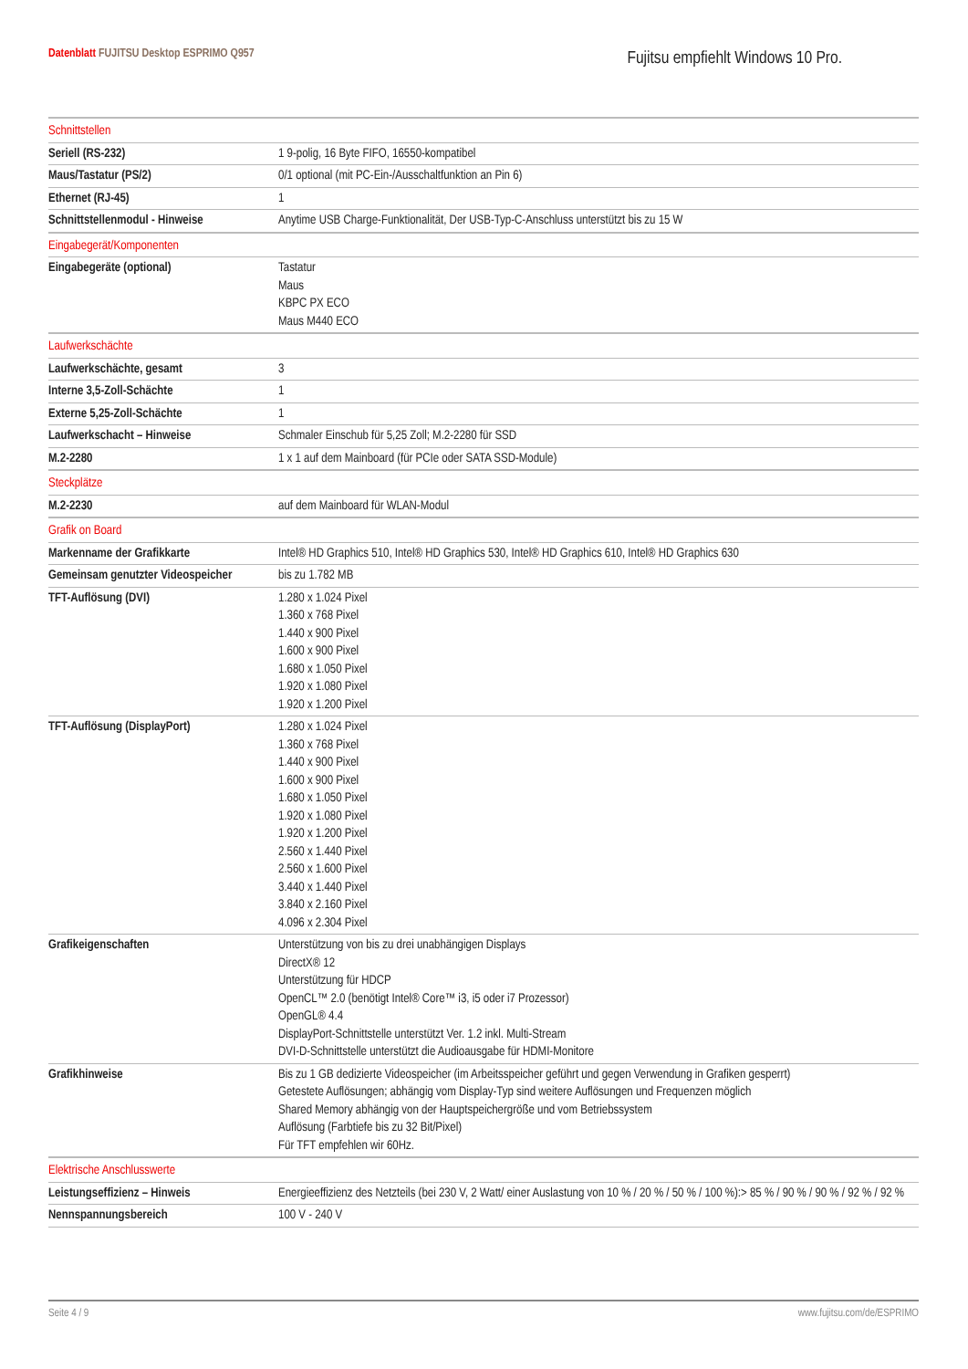Datenblatt FUJITSU Desktop ESPRIMO Q957
Fujitsu empfiehlt Windows 10 Pro.
| Schnittstellen | |
| Seriell (RS-232) | 1 9-polig, 16 Byte FIFO, 16550-kompatibel |
| Maus/Tastatur (PS/2) | 0/1 optional (mit PC-Ein-/Ausschaltfunktion an Pin 6) |
| Ethernet (RJ-45) | 1 |
| Schnittstellenmodul - Hinweise | Anytime USB Charge-Funktionalität, Der USB-Typ-C-Anschluss unterstützt bis zu 15 W |
| Eingabegerät/Komponenten | |
| Eingabegeräte (optional) | Tastatur Maus KBPC PX ECO Maus M440 ECO |
| Laufwerkschächte | |
| Laufwerkschächte, gesamt | 3 |
| Interne 3,5-Zoll-Schächte | 1 |
| Externe 5,25-Zoll-Schächte | 1 |
| Laufwerkschacht – Hinweise | Schmaler Einschub für 5,25 Zoll; M.2-2280 für SSD |
| M.2-2280 | 1 x 1 auf dem Mainboard (für PCIe oder SATA SSD-Module) |
| Steckplätze | |
| M.2-2230 | auf dem Mainboard für WLAN-Modul |
| Grafik on Board | |
| Markenname der Grafikkarte | Intel® HD Graphics 510, Intel® HD Graphics 530, Intel® HD Graphics 610, Intel® HD Graphics 630 |
| Gemeinsam genutzter Videospeicher | bis zu 1.782 MB |
| TFT-Auflösung (DVI) | 1.280 x 1.024 Pixel 1.360 x 768 Pixel 1.440 x 900 Pixel 1.600 x 900 Pixel 1.680 x 1.050 Pixel 1.920 x 1.080 Pixel 1.920 x 1.200 Pixel |
| TFT-Auflösung (DisplayPort) | 1.280 x 1.024 Pixel 1.360 x 768 Pixel 1.440 x 900 Pixel 1.600 x 900 Pixel 1.680 x 1.050 Pixel 1.920 x 1.080 Pixel 1.920 x 1.200 Pixel 2.560 x 1.440 Pixel 2.560 x 1.600 Pixel 3.440 x 1.440 Pixel 3.840 x 2.160 Pixel 4.096 x 2.304 Pixel |
| Grafikeigenschaften | Unterstützung von bis zu drei unabhängigen Displays DirectX® 12 Unterstützung für HDCP OpenCL™ 2.0 (benötigt Intel® Core™ i3, i5 oder i7 Prozessor) OpenGL® 4.4 DisplayPort-Schnittstelle unterstützt Ver. 1.2 inkl. Multi-Stream DVI-D-Schnittstelle unterstützt die Audioausgabe für HDMI-Monitore |
| Grafikhinweise | Bis zu 1 GB dedizierte Videospeicher (im Arbeitsspeicher geführt und gegen Verwendung in Grafiken gesperrt) Getestete Auflösungen; abhängig vom Display-Typ sind weitere Auflösungen und Frequenzen möglich Shared Memory abhängig von der Hauptspeichergröße und vom Betriebssystem Auflösung (Farbtiefe bis zu 32 Bit/Pixel) Für TFT empfehlen wir 60Hz. |
| Elektrische Anschlusswerte | |
| Leistungseffizienz – Hinweis | Energieeffizienz des Netzteils (bei 230 V, 2 Watt/ einer Auslastung von 10 % / 20 % / 50 % / 100 %):> 85 % / 90 % / 90 % / 92 % / 92 % |
| Nennspannungsbereich | 100 V - 240 V |
Seite 4 / 9 www.fujitsu.com/de/ESPRIMO